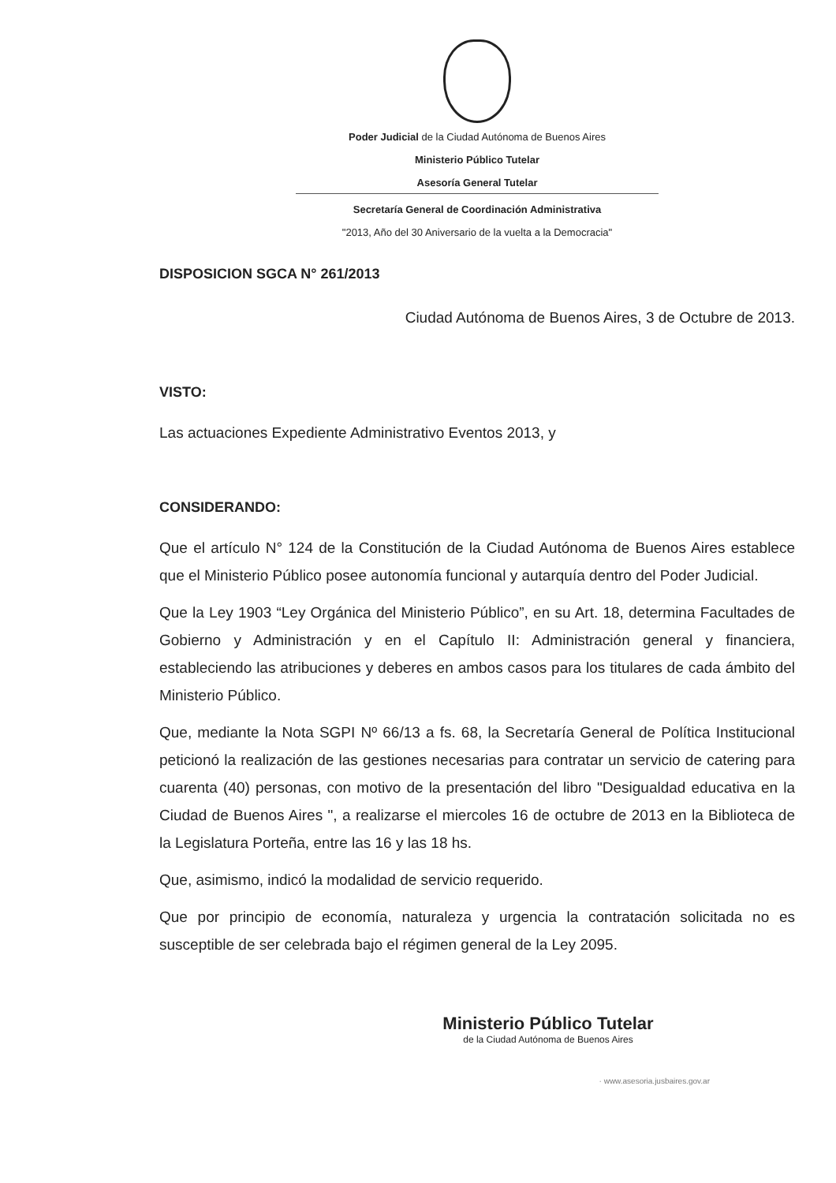Poder Judicial de la Ciudad Autónoma de Buenos Aires
Ministerio Público Tutelar
Asesoría General Tutelar
Secretaría General de Coordinación Administrativa
"2013, Año del 30 Aniversario de la vuelta a la Democracia"
DISPOSICION SGCA N° 261/2013
Ciudad Autónoma de Buenos Aires, 3 de Octubre de 2013.
VISTO:
Las actuaciones Expediente Administrativo Eventos 2013, y
CONSIDERANDO:
Que el artículo N° 124 de la Constitución de la Ciudad Autónoma de Buenos Aires establece que el Ministerio Público posee autonomía funcional y autarquía dentro del Poder Judicial.
Que la Ley 1903 “Ley Orgánica del Ministerio Público”, en su Art. 18, determina Facultades de Gobierno y Administración y en el Capítulo II: Administración general y financiera, estableciendo las atribuciones y deberes en ambos casos para los titulares de cada ámbito del Ministerio Público.
Que, mediante la Nota SGPI Nº 66/13 a fs. 68, la Secretaría General de Política Institucional peticionó la realización de las gestiones necesarias para contratar un servicio de catering para cuarenta (40) personas, con motivo de la presentación del libro "Desigualdad educativa en la Ciudad de Buenos Aires ", a realizarse el miercoles 16 de octubre de 2013 en la Biblioteca de la Legislatura Porteña, entre las 16 y las 18 hs.
Que, asimismo, indicó la modalidad de servicio requerido.
Que por principio de economía, naturaleza y urgencia la contratación solicitada no es susceptible de ser celebrada bajo el régimen general de la Ley 2095.
Ministerio Público Tutelar
de la Ciudad Autónoma de Buenos Aires
· www.asesoria.jusbaires.gov.ar